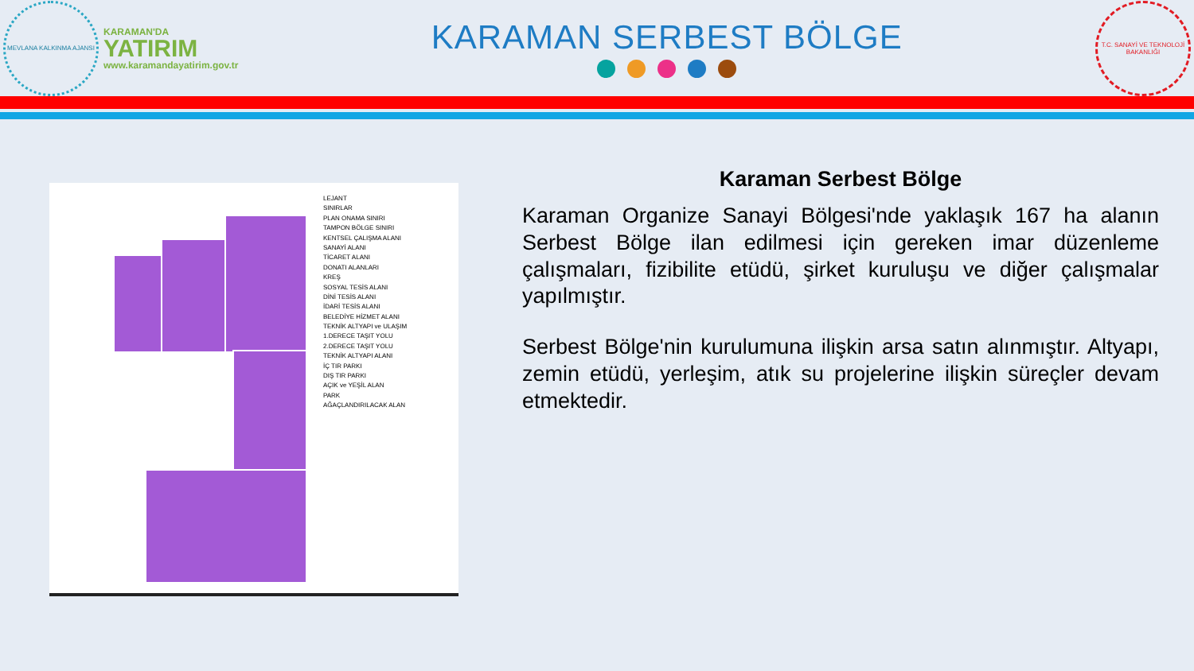MEVLANA KALKINMA AJANSI
KARAMAN'DA
YATIRIM
www.karamandayatirim.gov.tr
KARAMAN SERBEST BÖLGE
T.C. SANAYİ VE TEKNOLOJİ BAKANLIĞI
LEJANT
SINIRLAR
PLAN ONAMA SINIRI
TAMPON BÖLGE SINIRI
KENTSEL ÇALIŞMA ALANI
SANAYİ ALANI
TİCARET ALANI
DONATI ALANLARI
KREŞ
SOSYAL TESİS ALANI
DİNİ TESİS ALANI
İDARİ TESİS ALANI
BELEDİYE HİZMET ALANI
TEKNİK ALTYAPI ve ULAŞIM
1.DERECE TAŞIT YOLU
2.DERECE TAŞIT YOLU
TEKNİK ALTYAPI ALANI
İÇ TIR PARKI
DIŞ TIR PARKI
AÇIK ve YEŞİL ALAN
PARK
AĞAÇLANDIRILACAK ALAN
Karaman Serbest Bölge
Karaman Organize Sanayi Bölgesi'nde yaklaşık 167 ha alanın Serbest Bölge ilan edilmesi için gereken imar düzenleme çalışmaları, fizibilite etüdü, şirket kuruluşu ve diğer çalışmalar yapılmıştır.
Serbest Bölge'nin kurulumuna ilişkin arsa satın alınmıştır. Altyapı, zemin etüdü, yerleşim, atık su projelerine ilişkin süreçler devam etmektedir.